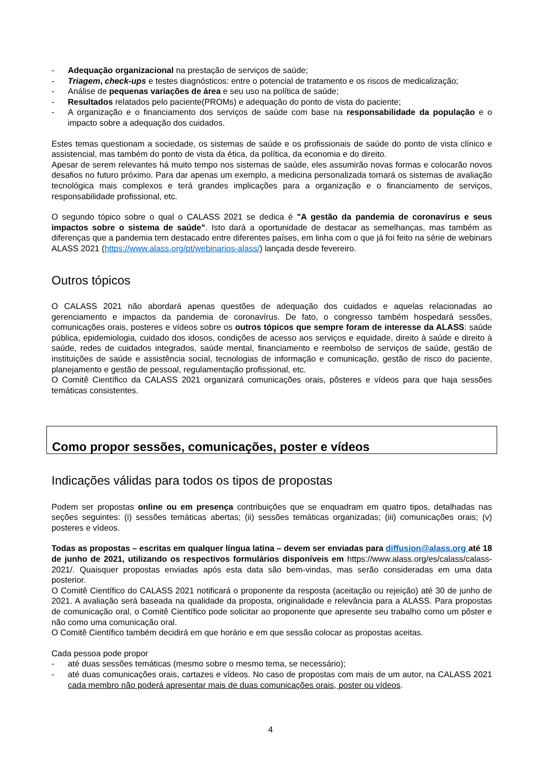- Adequação organizacional na prestação de serviços de saúde;
- Triagem, check-ups e testes diagnósticos: entre o potencial de tratamento e os riscos de medicalização;
- Análise de pequenas variações de área e seu uso na política de saúde;
- Resultados relatados pelo paciente(PROMs) e adequação do ponto de vista do paciente;
- A organização e o financiamento dos serviços de saúde com base na responsabilidade da população e o impacto sobre a adequação dos cuidados.
Estes temas questionam a sociedade, os sistemas de saúde e os profissionais de saúde do ponto de vista clínico e assistencial, mas também do ponto de vista da ética, da política, da economia e do direito.
Apesar de serem relevantes há muito tempo nos sistemas de saúde, eles assumirão novas formas e colocarão novos desafios no futuro próximo. Para dar apenas um exemplo, a medicina personalizada tornará os sistemas de avaliação tecnológica mais complexos e terá grandes implicações para a organização e o financiamento de serviços, responsabilidade profissional, etc.
O segundo tópico sobre o qual o CALASS 2021 se dedica é "A gestão da pandemia de coronavírus e seus impactos sobre o sistema de saúde". Isto dará a oportunidade de destacar as semelhanças, mas também as diferenças que a pandemia tem destacado entre diferentes países, em linha com o que já foi feito na série de webinars ALASS 2021 (https://www.alass.org/pt/webinarios-alass/) lançada desde fevereiro.
Outros tópicos
O CALASS 2021 não abordará apenas questões de adequação dos cuidados e aquelas relacionadas ao gerenciamento e impactos da pandemia de coronavírus. De fato, o congresso também hospedará sessões, comunicações orais, posteres e vídeos sobre os outros tópicos que sempre foram de interesse da ALASS: saúde pública, epidemiologia, cuidado dos idosos, condições de acesso aos serviços e equidade, direito à saúde e direito à saúde, redes de cuidados integrados, saúde mental, financiamento e reembolso de serviços de saúde, gestão de instituições de saúde e assistência social, tecnologias de informação e comunicação, gestão de risco do paciente, planejamento e gestão de pessoal, regulamentação profissional, etc.
O Comitê Científico da CALASS 2021 organizará comunicações orais, pôsteres e vídeos para que haja sessões temáticas consistentes.
Como propor sessões, comunicações, poster e vídeos
Indicações válidas para todos os tipos de propostas
Podem ser propostas online ou em presença contribuições que se enquadram em quatro tipos, detalhadas nas seções seguintes: (i) sessões temáticas abertas; (ii) sessões temáticas organizadas; (iii) comunicações orais; (v) posteres e vídeos.
Todas as propostas – escritas em qualquer língua latina – devem ser enviadas para diffusion@alass.org até 18 de junho de 2021, utilizando os respectivos formulários disponíveis em https://www.alass.org/es/calass/calass-2021/. Quaisquer propostas enviadas após esta data são bem-vindas, mas serão consideradas em uma data posterior.
O Comitê Científico do CALASS 2021 notificará o proponente da resposta (aceitação ou rejeição) até 30 de junho de 2021. A avaliação será baseada na qualidade da proposta, originalidade e relevância para a ALASS. Para propostas de comunicação oral, o Comitê Científico pode solicitar ao proponente que apresente seu trabalho como um pôster e não como uma comunicação oral.
O Comitê Científico também decidirá em que horário e em que sessão colocar as propostas aceitas.
Cada pessoa pode propor
- até duas sessões temáticas (mesmo sobre o mesmo tema, se necessário);
- até duas comunicações orais, cartazes e vídeos. No caso de propostas com mais de um autor, na CALASS 2021 cada membro não poderá apresentar mais de duas comunicações orais, poster ou vídeos.
4